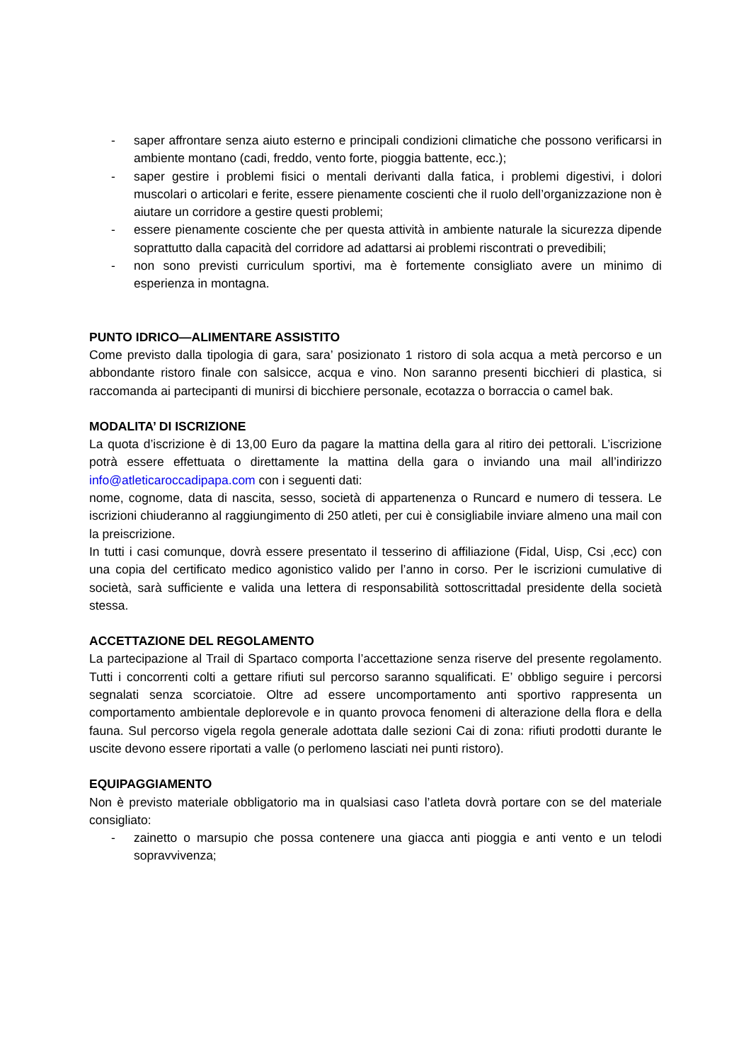- saper affrontare senza aiuto esterno e principali condizioni climatiche che possono verificarsi in ambiente montano (cadi, freddo, vento forte, pioggia battente, ecc.);
- saper gestire i problemi fisici o mentali derivanti dalla fatica, i problemi digestivi, i dolori muscolari o articolari e ferite, essere pienamente coscienti che il ruolo dell’organizzazione non è aiutare un corridore a gestire questi problemi;
- essere pienamente cosciente che per questa attività in ambiente naturale la sicurezza dipende soprattutto dalla capacità del corridore ad adattarsi ai problemi riscontrati o prevedibili;
- non sono previsti curriculum sportivi, ma è fortemente consigliato avere un minimo di esperienza in montagna.
PUNTO IDRICO—ALIMENTARE ASSISTITO
Come previsto dalla tipologia di gara, sara’ posizionato 1 ristoro di sola acqua a metà percorso e un abbondante ristoro finale con salsicce, acqua e vino. Non saranno presenti bicchieri di plastica, si raccomanda ai partecipanti di munirsi di bicchiere personale, ecotazza o borraccia o camel bak.
MODALITA’ DI ISCRIZIONE
La quota d’iscrizione è di 13,00 Euro da pagare la mattina della gara al ritiro dei pettorali. L’iscrizione potrà essere effettuata o direttamente la mattina della gara o inviando una mail all’indirizzo info@atleticaroccadipapa.com con i seguenti dati:
nome, cognome, data di nascita, sesso, società di appartenenza o Runcard e numero di tessera. Le iscrizioni chiuderanno al raggiungimento di 250 atleti, per cui è consigliabile inviare almeno una mail con la preiscrizione.
In tutti i casi comunque, dovrà essere presentato il tesserino di affiliazione (Fidal, Uisp, Csi ,ecc) con una copia del certificato medico agonistico valido per l’anno in corso. Per le iscrizioni cumulative di società, sarà sufficiente e valida una lettera di responsabilità sottoscrittadal presidente della società stessa.
ACCETTAZIONE DEL REGOLAMENTO
La partecipazione al Trail di Spartaco comporta l’accettazione senza riserve del presente regolamento. Tutti i concorrenti colti a gettare rifiuti sul percorso saranno squalificati. E’ obbligo seguire i percorsi segnalati senza scorciatoie. Oltre ad essere uncomportamento anti sportivo rappresenta un comportamento ambientale deplorevole e in quanto provoca fenomeni di alterazione della flora e della fauna. Sul percorso vigela regola generale adottata dalle sezioni Cai di zona: rifiuti prodotti durante le uscite devono essere riportati a valle (o perlomeno lasciati nei punti ristoro).
EQUIPAGGIAMENTO
Non è previsto materiale obbligatorio ma in qualsiasi caso l’atleta dovrà portare con se del materiale consigliato:
- zainetto o marsupio che possa contenere una giacca anti pioggia e anti vento e un telodi sopravvivenza;